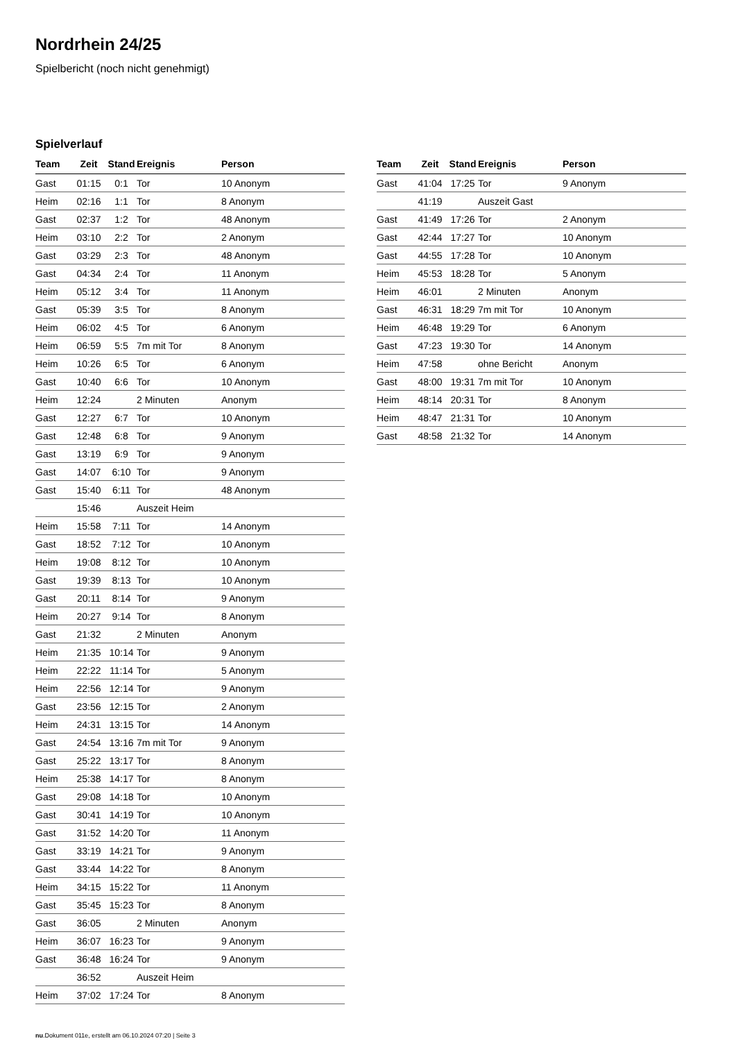Nordrhein 24/25
Spielbericht (noch nicht genehmigt)
Spielverlauf
| Team | Zeit | Stand | Ereignis | Person |
| --- | --- | --- | --- | --- |
| Gast | 01:15 | 0:1 | Tor | 10 Anonym |
| Heim | 02:16 | 1:1 | Tor | 8 Anonym |
| Gast | 02:37 | 1:2 | Tor | 48 Anonym |
| Heim | 03:10 | 2:2 | Tor | 2 Anonym |
| Gast | 03:29 | 2:3 | Tor | 48 Anonym |
| Gast | 04:34 | 2:4 | Tor | 11 Anonym |
| Heim | 05:12 | 3:4 | Tor | 11 Anonym |
| Gast | 05:39 | 3:5 | Tor | 8 Anonym |
| Heim | 06:02 | 4:5 | Tor | 6 Anonym |
| Heim | 06:59 | 5:5 | 7m mit Tor | 8 Anonym |
| Heim | 10:26 | 6:5 | Tor | 6 Anonym |
| Gast | 10:40 | 6:6 | Tor | 10 Anonym |
| Heim | 12:24 | | 2 Minuten | Anonym |
| Gast | 12:27 | 6:7 | Tor | 10 Anonym |
| Gast | 12:48 | 6:8 | Tor | 9 Anonym |
| Gast | 13:19 | 6:9 | Tor | 9 Anonym |
| Gast | 14:07 | 6:10 | Tor | 9 Anonym |
| Gast | 15:40 | 6:11 | Tor | 48 Anonym |
| | 15:46 | | Auszeit Heim | |
| Heim | 15:58 | 7:11 | Tor | 14 Anonym |
| Gast | 18:52 | 7:12 | Tor | 10 Anonym |
| Heim | 19:08 | 8:12 | Tor | 10 Anonym |
| Gast | 19:39 | 8:13 | Tor | 10 Anonym |
| Gast | 20:11 | 8:14 | Tor | 9 Anonym |
| Heim | 20:27 | 9:14 | Tor | 8 Anonym |
| Gast | 21:32 | | 2 Minuten | Anonym |
| Heim | 21:35 | 10:14 | Tor | 9 Anonym |
| Heim | 22:22 | 11:14 | Tor | 5 Anonym |
| Heim | 22:56 | 12:14 | Tor | 9 Anonym |
| Gast | 23:56 | 12:15 | Tor | 2 Anonym |
| Heim | 24:31 | 13:15 | Tor | 14 Anonym |
| Gast | 24:54 | 13:16 | 7m mit Tor | 9 Anonym |
| Gast | 25:22 | 13:17 | Tor | 8 Anonym |
| Heim | 25:38 | 14:17 | Tor | 8 Anonym |
| Gast | 29:08 | 14:18 | Tor | 10 Anonym |
| Gast | 30:41 | 14:19 | Tor | 10 Anonym |
| Gast | 31:52 | 14:20 | Tor | 11 Anonym |
| Gast | 33:19 | 14:21 | Tor | 9 Anonym |
| Gast | 33:44 | 14:22 | Tor | 8 Anonym |
| Heim | 34:15 | 15:22 | Tor | 11 Anonym |
| Gast | 35:45 | 15:23 | Tor | 8 Anonym |
| Gast | 36:05 | | 2 Minuten | Anonym |
| Heim | 36:07 | 16:23 | Tor | 9 Anonym |
| Gast | 36:48 | 16:24 | Tor | 9 Anonym |
| | 36:52 | | Auszeit Heim | |
| Heim | 37:02 | 17:24 | Tor | 8 Anonym |
| Team | Zeit | Stand | Ereignis | Person |
| --- | --- | --- | --- | --- |
| Gast | 41:04 | 17:25 | Tor | 9 Anonym |
| | 41:19 | | Auszeit Gast | |
| Gast | 41:49 | 17:26 | Tor | 2 Anonym |
| Gast | 42:44 | 17:27 | Tor | 10 Anonym |
| Gast | 44:55 | 17:28 | Tor | 10 Anonym |
| Heim | 45:53 | 18:28 | Tor | 5 Anonym |
| Heim | 46:01 | | 2 Minuten | Anonym |
| Gast | 46:31 | 18:29 | 7m mit Tor | 10 Anonym |
| Heim | 46:48 | 19:29 | Tor | 6 Anonym |
| Gast | 47:23 | 19:30 | Tor | 14 Anonym |
| Heim | 47:58 | | ohne Bericht | Anonym |
| Gast | 48:00 | 19:31 | 7m mit Tor | 10 Anonym |
| Heim | 48:14 | 20:31 | Tor | 8 Anonym |
| Heim | 48:47 | 21:31 | Tor | 10 Anonym |
| Gast | 48:58 | 21:32 | Tor | 14 Anonym |
nu.Dokument 011e, erstellt am 06.10.2024 07:20 | Seite 3